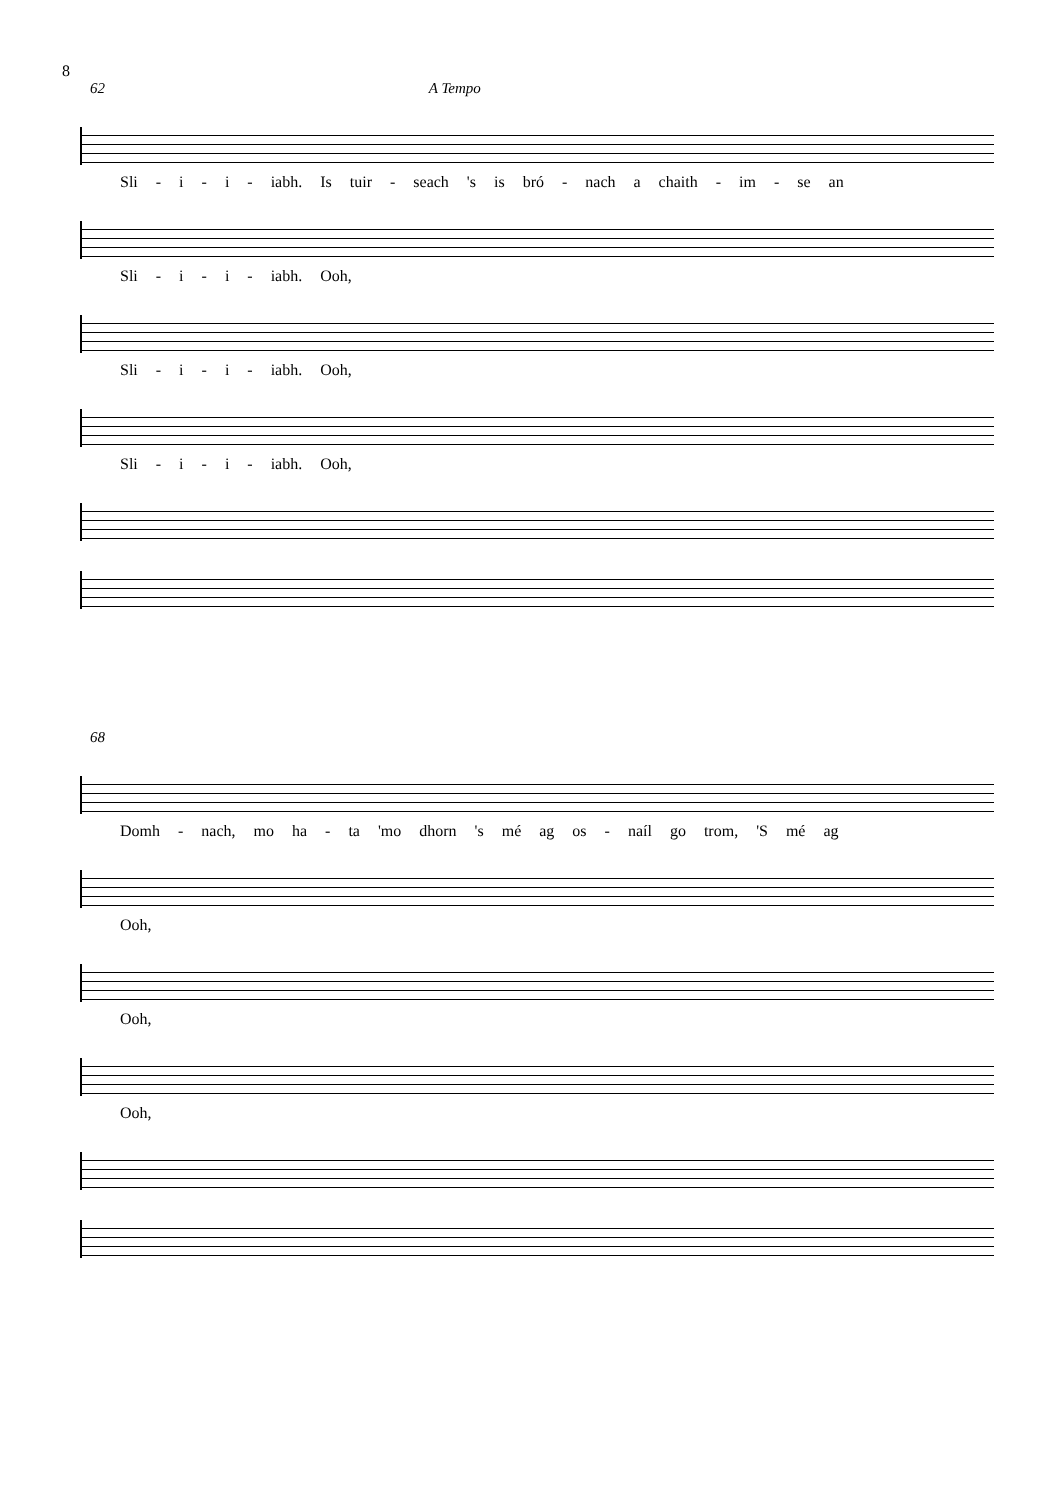8
62 A Tempo
Sli - i - i - iabh. Is tuir - seach 's is bró - nach a chaith - im - se an
Sli - i - i - iabh. Ooh,
Sli - i - i - iabh. Ooh,
Sli - i - i - iabh. Ooh,
68
Domh - nach, mo ha - ta 'mo dhorn 's mé ag os - naíl go trom, 'S mé ag
Ooh,
Ooh,
Ooh,